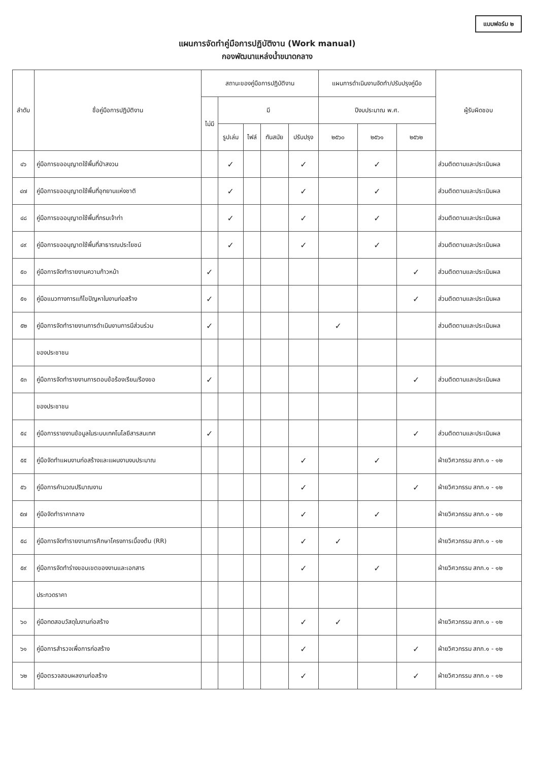แบบฟอร์ม ๒
แผนการจัดทำคู่มือการปฏิบัติงาน (Work manual)
กองพัฒนาแหล่งน้ำขนาดกลาง
| ลำดับ | ชื่อคู่มือการปฏิบัติงาน | สถานะของคู่มือการปฏิบัติงาน | | | | | แผนการดำเนินงานจัดทำ/ปรับปรุงคู่มือ | | | ผู้รับผิดชอบ |
| --- | --- | --- | --- | --- | --- | --- | --- | --- | --- | --- |
| | | ไม่มี | มี | | | | ปีงบประมาณ พ.ศ. | | | |
| | | | รูปเล่ม | ไฟล์ | ทันสมัย | ปรับปรุง | ๒๕๖๐ | ๒๕๖๑ | ๒๕๖๒ | |
| ๔๖ | คู่มือการขออนุญาตใช้พื้นที่ป่าสงวน | | ✓ | | | ✓ | | ✓ | | ส่วนติดตามและประเมินผล |
| ๔๗ | คู่มือการขออนุญาตใช้พื้นที่อุทยานแห่งชาติ | | ✓ | | | ✓ | | ✓ | | ส่วนติดตามและประเมินผล |
| ๔๘ | คู่มือการขออนุญาตใช้พื้นที่กรมเจ้าท่า | | ✓ | | | ✓ | | ✓ | | ส่วนติดตามและประเมินผล |
| ๔๙ | คู่มือการขออนุญาตใช้พื้นที่สาธารณประโยชน์ | | ✓ | | | ✓ | | ✓ | | ส่วนติดตามและประเมินผล |
| ๕๐ | คู่มือการจัดทำรายงานความก้าวหน้า | ✓ | | | | | | | ✓ | ส่วนติดตามและประเมินผล |
| ๕๑ | คู่มือแนวทางการแก้ไขปัญหาในงานก่อสร้าง | ✓ | | | | | | | ✓ | ส่วนติดตามและประเมินผล |
| ๕๒ | คู่มือการจัดทำรายงานการดำเนินงานการมีส่วนร่วม | ✓ | | | | | ✓ | | | ส่วนติดตามและประเมินผล |
| | ของประชาชน | | | | | | | | | |
| ๕๓ | คู่มือการจัดทำรายงานการตอบข้อร้องเรียน/ร้องขอ | ✓ | | | | | | | ✓ | ส่วนติดตามและประเมินผล |
| | ของประชาชน | | | | | | | | | |
| ๕๔ | คู่มือการรายงานข้อมูลในระบบเทคโนโลยีสารสนเทศ | ✓ | | | | | | | ✓ | ส่วนติดตามและประเมินผล |
| ๕๕ | คู่มือจัดทำแผนงานก่อสร้างและแผนงานงบประมาณ | | | | | ✓ | | ✓ | | ฝ่ายวิศวกรรม สกก.๑ - ๑๒ |
| ๕๖ | คู่มือการคำนวณปริมาณงาน | | | | | ✓ | | | ✓ | ฝ่ายวิศวกรรม สกก.๑ - ๑๒ |
| ๕๗ | คู่มือจัดทำราคากลาง | | | | | ✓ | | ✓ | | ฝ่ายวิศวกรรม สกก.๑ - ๑๒ |
| ๕๘ | คู่มือการจัดทำรายงานการศึกษาโครงการเบื้องต้น (RR) | | | | | ✓ | ✓ | | | ฝ่ายวิศวกรรม สกก.๑ - ๑๒ |
| ๕๙ | คู่มือการจัดทำร่างขอบเขตของงานและเอกสาร | | | | | ✓ | | ✓ | | ฝ่ายวิศวกรรม สกก.๑ - ๑๒ |
| | ประกวดราคา | | | | | | | | | |
| ๖๐ | คู่มือทดสอบวัสดุในงานก่อสร้าง | | | | | ✓ | ✓ | | | ฝ่ายวิศวกรรม สกก.๑ - ๑๒ |
| ๖๑ | คู่มือการสำรวจเพื่อการก่อสร้าง | | | | | ✓ | | | ✓ | ฝ่ายวิศวกรรม สกก.๑ - ๑๒ |
| ๖๒ | คู่มือตรวจสอบผลงานก่อสร้าง | | | | | ✓ | | | ✓ | ฝ่ายวิศวกรรม สกก.๑ - ๑๒ |